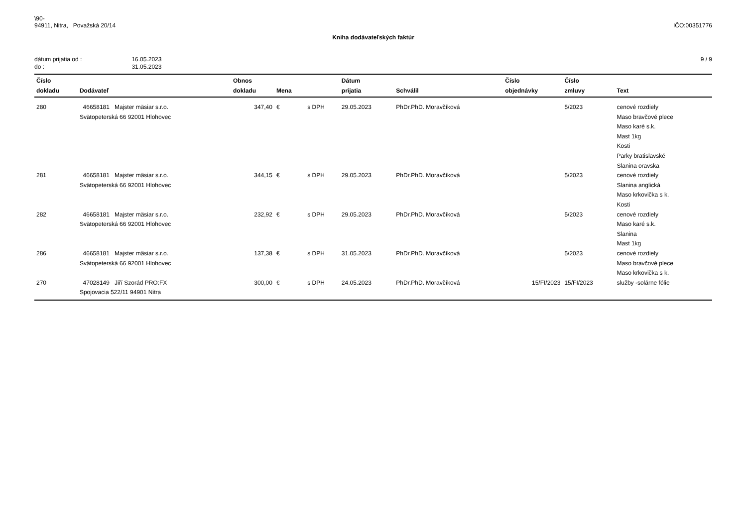\90-
94911, Nitra, Považská 20/14
IČO:00351776
Kniha dodávateľských faktúr
| dátum prijatia od : | 16.05.2023 |
| do : | 31.05.2023 |
9 / 9
| Číslo dokladu | Dodávateľ | Obnos dokladu | Mena | | Dátum prijatia | Schválil | Číslo objednávky | Číslo zmluvy | Text |
| --- | --- | --- | --- | --- | --- | --- | --- | --- | --- |
| 280 | 46658181 Majster mäsiar s.r.o. Svätopeterská 66 92001 Hlohovec | 347,40 | € | s DPH | 29.05.2023 | PhDr.PhD. Moravčíková | | 5/2023 | cenové rozdiely Maso bravčové plece Maso karé s.k. Mast 1kg Kosti Parky bratislavské Slanina oravska |
| 281 | 46658181 Majster mäsiar s.r.o. Svätopeterská 66 92001 Hlohovec | 344,15 | € | s DPH | 29.05.2023 | PhDr.PhD. Moravčíková | | 5/2023 | cenové rozdiely Slanina anglická Maso krkovička s k. Kosti |
| 282 | 46658181 Majster mäsiar s.r.o. Svätopeterská 66 92001 Hlohovec | 232,92 | € | s DPH | 29.05.2023 | PhDr.PhD. Moravčíková | | 5/2023 | cenové rozdiely Maso karé s.k. Slanina Mast 1kg |
| 286 | 46658181 Majster mäsiar s.r.o. Svätopeterská 66 92001 Hlohovec | 137,38 | € | s DPH | 31.05.2023 | PhDr.PhD. Moravčíková | | 5/2023 | cenové rozdiely Maso bravčové plece Maso krkovička s k. |
| 270 | 47028149 Jiří Szorád PRO:FX Spojovacia 522/11 94901 Nitra | 300,00 | € | s DPH | 24.05.2023 | PhDr.PhD. Moravčíková | 15/FI/2023 | 15/FI/2023 | služby -solárne fólie |